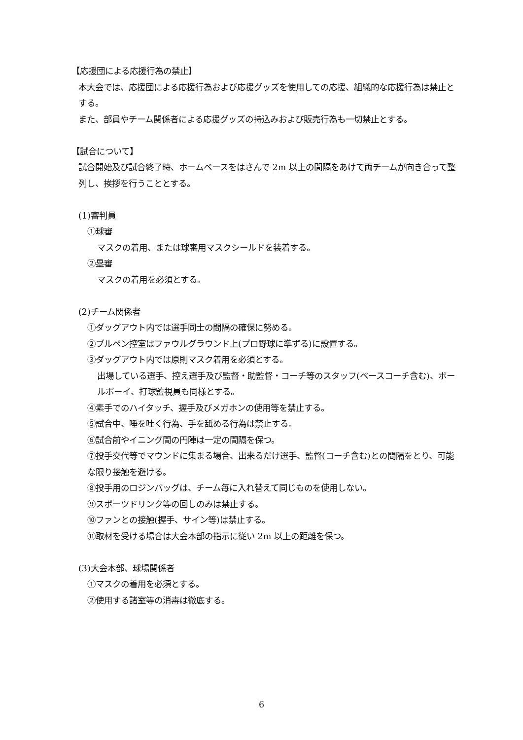【応援団による応援行為の禁止】
本大会では、応援団による応援行為および応援グッズを使用しての応援、組織的な応援行為は禁止とする。
また、部員やチーム関係者による応援グッズの持込みおよび販売行為も一切禁止とする。
【試合について】
試合開始及び試合終了時、ホームベースをはさんで 2m 以上の間隔をあけて両チームが向き合って整列し、挨拶を行うこととする。
(1)審判員
①球審
マスクの着用、または球審用マスクシールドを装着する。
②塁審
マスクの着用を必須とする。
(2)チーム関係者
①ダッグアウト内では選手同士の間隔の確保に努める。
②ブルペン控室はファウルグラウンド上(プロ野球に準ずる)に設置する。
③ダッグアウト内では原則マスク着用を必須とする。
出場している選手、控え選手及び監督・助監督・コーチ等のスタッフ(ベースコーチ含む)、ボールボーイ、打球監視員も同様とする。
④素手でのハイタッチ、握手及びメガホンの使用等を禁止する。
⑤試合中、唾を吐く行為、手を舐める行為は禁止する。
⑥試合前やイニング間の円陣は一定の間隔を保つ。
⑦投手交代等でマウンドに集まる場合、出来るだけ選手、監督(コーチ含む)との間隔をとり、可能な限り接触を避ける。
⑧投手用のロジンバッグは、チーム毎に入れ替えて同じものを使用しない。
⑨スポーツドリンク等の回しのみは禁止する。
⑩ファンとの接触(握手、サイン等)は禁止する。
⑪取材を受ける場合は大会本部の指示に従い 2m 以上の距離を保つ。
(3)大会本部、球場関係者
①マスクの着用を必須とする。
②使用する諸室等の消毒は徹底する。
6